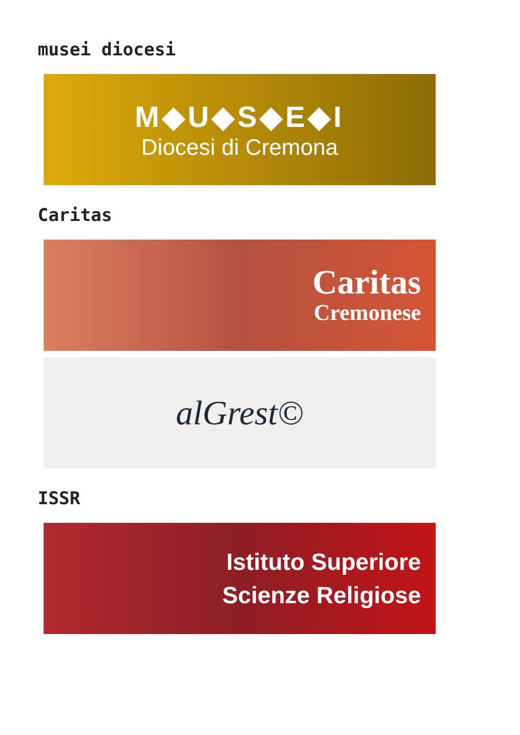musei diocesi
M◆U◆S◆E◆I
Diocesi di Cremona
Caritas
Caritas
Cremonese
alGrest©
ISSR
Istituto Superiore
Scienze Religiose